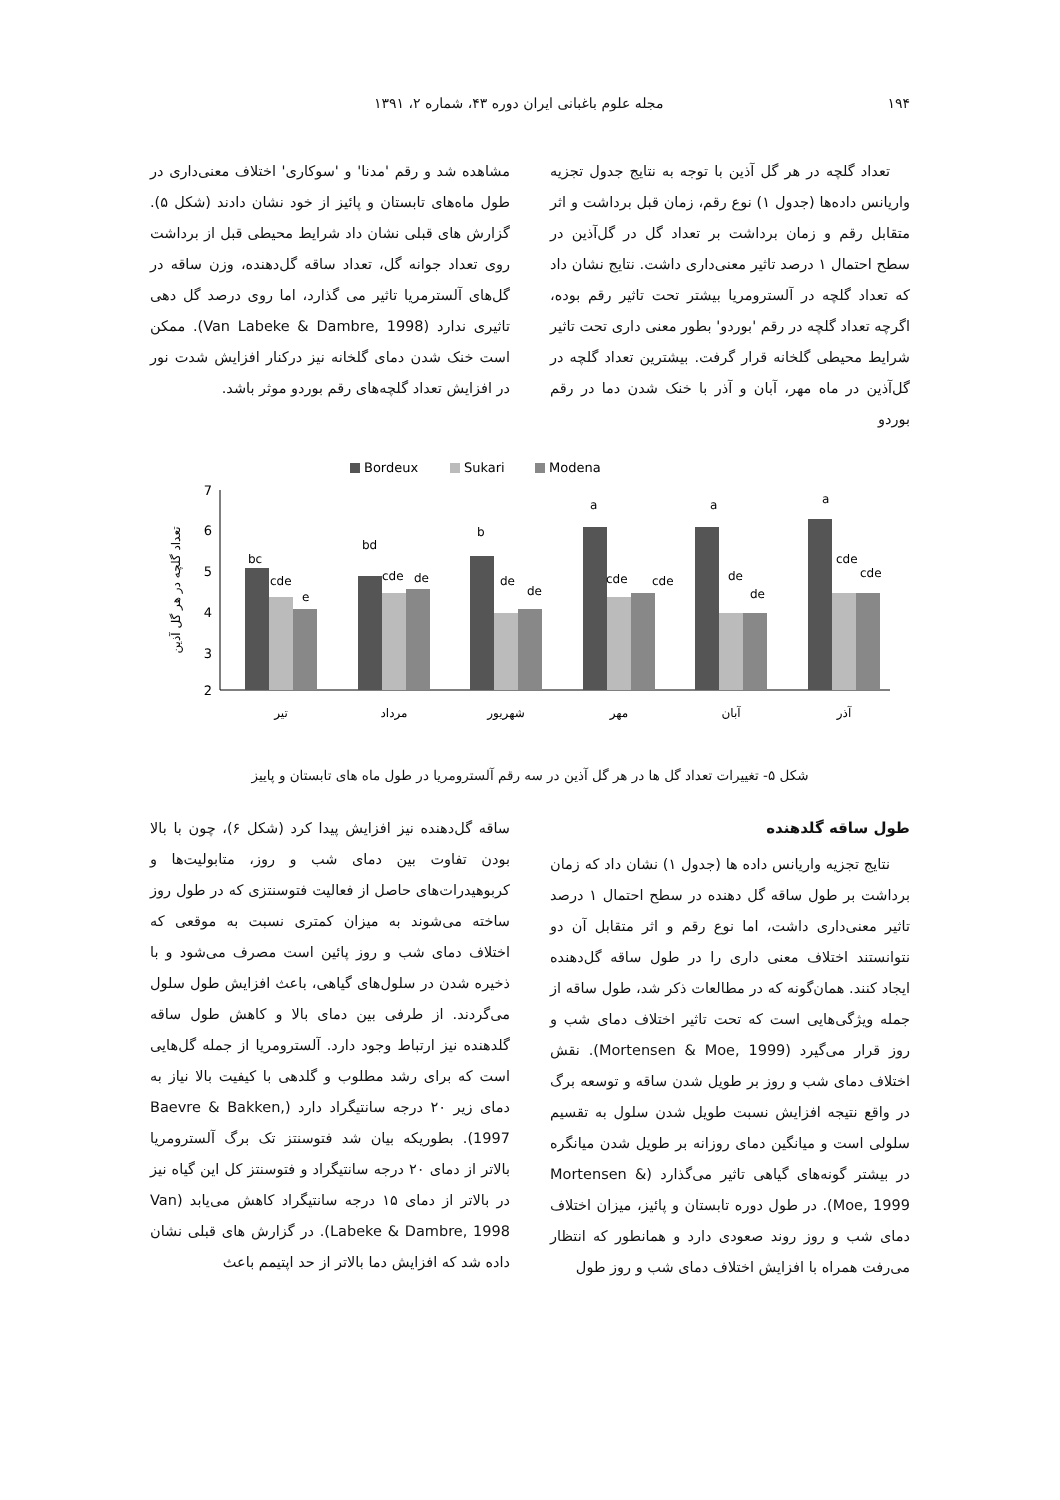۱۹۴ مجله علوم باغبانی ایران دوره ۴۳، شماره ۲، ۱۳۹۱
تعداد گلچه در هر گل آذین با توجه به نتایج جدول تجزیه واریانس داده‌ها (جدول ۱) نوع رقم، زمان قبل برداشت و اثر متقابل رقم و زمان برداشت بر تعداد گل در گل‌آذین در سطح احتمال ۱ درصد تاثیر معنی‌داری داشت. نتایج نشان داد که تعداد گلچه در آلسترومریا بیشتر تحت تاثیر رقم بوده، اگرچه تعداد گلچه در رقم 'بوردو' بطور معنی داری تحت تاثیر شرایط محیطی گلخانه قرار گرفت. بیشترین تعداد گلچه در گل‌آذین در ماه مهر، آبان و آذر با خنک شدن دما در رقم بوردو
مشاهده شد و رقم 'مدنا' و 'سوکاری' اختلاف معنی‌داری در طول ماه‌های تابستان و پائیز از خود نشان دادند (شکل ۵). گزارش های قبلی نشان داد شرایط محیطی قبل از برداشت روی تعداد جوانه گل، تعداد ساقه گل‌دهنده، وزن ساقه در گل‌های آلسترمریا تاثیر می گذارد، اما روی درصد گل دهی تاثیری ندارد (Van Labeke & Dambre, 1998). ممکن است خنک شدن دمای گلخانه نیز درکنار افزایش شدت نور در افزایش تعداد گلچه‌های رقم بوردو موثر باشد.
Bordeux
Sukari
Modena
7
6
5
4
3
2
تعداد گلچه در هر گل آذین
bc
cde
e
bd
cde
de
b
de
de
a
cde
cde
a
de
de
a
cde
cde
تیر
مرداد
شهریور
مهر
آبان
آذر
شکل ۵- تغییرات تعداد گل ها در هر گل آذین در سه رقم آلسترومریا در طول ماه های تابستان و پاییز
طول ساقه گلدهنده
نتایج تجزیه واریانس داده ها (جدول ۱) نشان داد که زمان برداشت بر طول ساقه گل دهنده در سطح احتمال ۱ درصد تاثیر معنی‌داری داشت، اما نوع رقم و اثر متقابل آن دو نتوانستند اختلاف معنی داری را در طول ساقه گل‌دهنده ایجاد کنند. همان‌گونه که در مطالعات ذکر شد، طول ساقه از جمله ویژگی‌هایی است که تحت تاثیر اختلاف دمای شب و روز قرار می‌گیرد (Mortensen & Moe, 1999). نقش اختلاف دمای شب و روز بر طویل شدن ساقه و توسعه برگ در واقع نتیجه افزایش نسبت طویل شدن سلول به تقسیم سلولی است و میانگین دمای روزانه بر طویل شدن میانگره در بیشتر گونه‌های گیاهی تاثیر می‌گذارد (Mortensen & Moe, 1999). در طول دوره تابستان و پائیز، میزان اختلاف دمای شب و روز روند صعودی دارد و همانطور که انتظار می‌رفت همراه با افزایش اختلاف دمای شب و روز طول
ساقه گل‌دهنده نیز افزایش پیدا کرد (شکل ۶)، چون با بالا بودن تفاوت بین دمای شب و روز، متابولیت‌ها و کربوهیدرات‌های حاصل از فعالیت فتوسنتزی که در طول روز ساخته می‌شوند به میزان کمتری نسبت به موقعی که اختلاف دمای شب و روز پائین است مصرف می‌شود و با ذخیره شدن در سلول‌های گیاهی، باعث افزایش طول سلول می‌گردند. از طرفی بین دمای بالا و کاهش طول ساقه گلدهنده نیز ارتباط وجود دارد. آلسترومریا از جمله گل‌هایی است که برای رشد مطلوب و گلدهی با کیفیت بالا نیاز به دمای زیر ۲۰ درجه سانتیگراد دارد (Baevre & Bakken, 1997). بطوریکه بیان شد فتوسنتز تک برگ آلسترومریا بالاتر از دمای ۲۰ درجه سانتیگراد و فتوسنتز کل این گیاه نیز در بالاتر از دمای ۱۵ درجه سانتیگراد کاهش می‌یابد (Van Labeke & Dambre, 1998). در گزارش های قبلی نشان داده شد که افزایش دما بالاتر از حد اپتیمم باعث